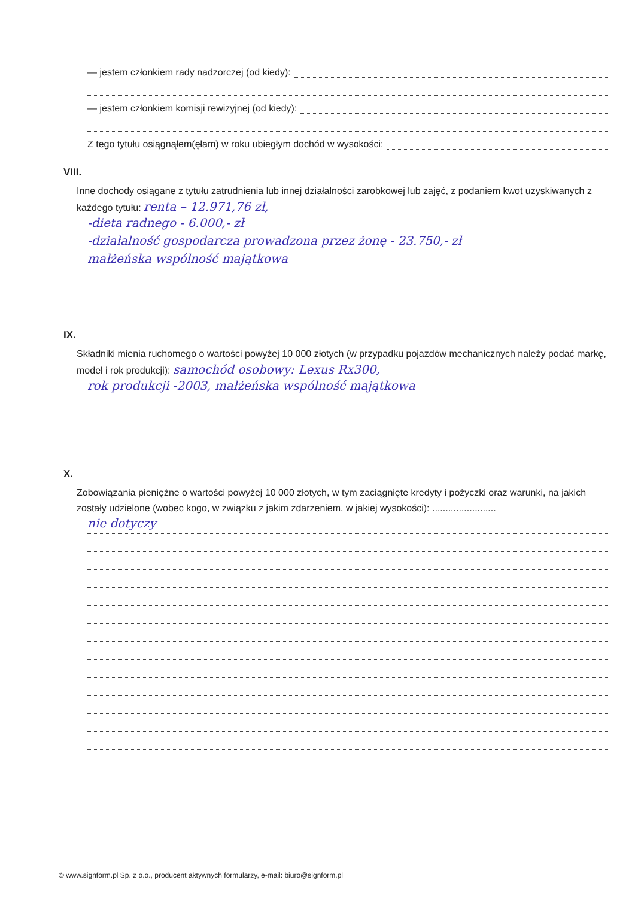— jestem członkiem rady nadzorczej (od kiedy):
— jestem członkiem komisji rewizyjnej (od kiedy):
Z tego tytułu osiągnąłem(ęłam) w roku ubiegłym dochód w wysokości:
VIII.
Inne dochody osiągane z tytułu zatrudnienia lub innej działalności zarobkowej lub zajęć, z podaniem kwot uzyskiwanych z każdego tytułu: renta – 12.971,76 zł,
-dieta radnego - 6.000,- zł
-działalność gospodarcza prowadzona przez żonę - 23.750,- zł
małżeńska wspólność majątkowa
IX.
Składniki mienia ruchomego o wartości powyżej 10 000 złotych (w przypadku pojazdów mechanicznych należy podać markę, model i rok produkcji): samochód osobowy: Lexus Rx300,
rok produkcji -2003, małżeńska wspólność majątkowa
X.
Zobowiązania pieniężne o wartości powyżej 10 000 złotych, w tym zaciągnięte kredyty i pożyczki oraz warunki, na jakich zostały udzielone (wobec kogo, w związku z jakim zdarzeniem, w jakiej wysokości): ........................
nie dotyczy
© www.signform.pl Sp. z o.o., producent aktywnych formularzy, e-mail: biuro@signform.pl